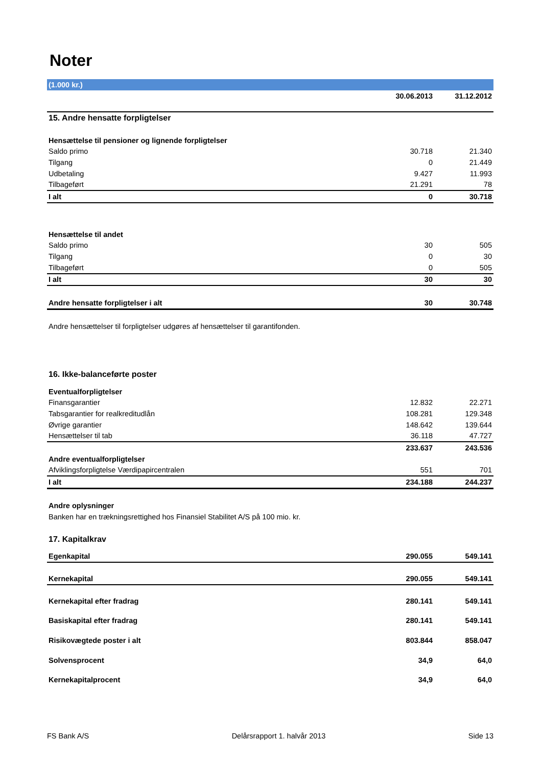Noter
| (1.000 kr.) | | |
| | 30.06.2013 | 31.12.2012 |
| 15. Andre hensatte forpligtelser | | |
| Hensættelse til pensioner og lignende forpligtelser | | |
| Saldo primo | 30.718 | 21.340 |
| Tilgang | 0 | 21.449 |
| Udbetaling | 9.427 | 11.993 |
| Tilbageført | 21.291 | 78 |
| I alt | 0 | 30.718 |
| Hensættelse til andet | | |
| Saldo primo | 30 | 505 |
| Tilgang | 0 | 30 |
| Tilbageført | 0 | 505 |
| I alt | 30 | 30 |
| Andre hensatte forpligtelser i alt | 30 | 30.748 |
| Andre hensættelser til forpligtelser udgøres af hensættelser til garantifonden. | | |
| 16. Ikke-balanceførte poster | | |
| Eventualforpligtelser | | |
| Finansgarantier | 12.832 | 22.271 |
| Tabsgarantier for realkreditudlån | 108.281 | 129.348 |
| Øvrige garantier | 148.642 | 139.644 |
| Hensættelser til tab | 36.118 | 47.727 |
| | 233.637 | 243.536 |
| Andre eventualforpligtelser | | |
| Afviklingsforpligtelse Værdipapircentralen | 551 | 701 |
| I alt | 234.188 | 244.237 |
| Andre oplysninger | | |
| Banken har en trækningsrettighed hos Finansiel Stabilitet A/S på 100 mio. kr. | | |
| 17. Kapitalkrav | | |
| Egenkapital | 290.055 | 549.141 |
| Kernekapital | 290.055 | 549.141 |
| Kernekapital efter fradrag | 280.141 | 549.141 |
| Basiskapital efter fradrag | 280.141 | 549.141 |
| Risikovægtede poster i alt | 803.844 | 858.047 |
| Solvensprocent | 34,9 | 64,0 |
| Kernekapitalprocent | 34,9 | 64,0 |
FS Bank A/S Delårsrapport 1. halvår 2013 Side 13